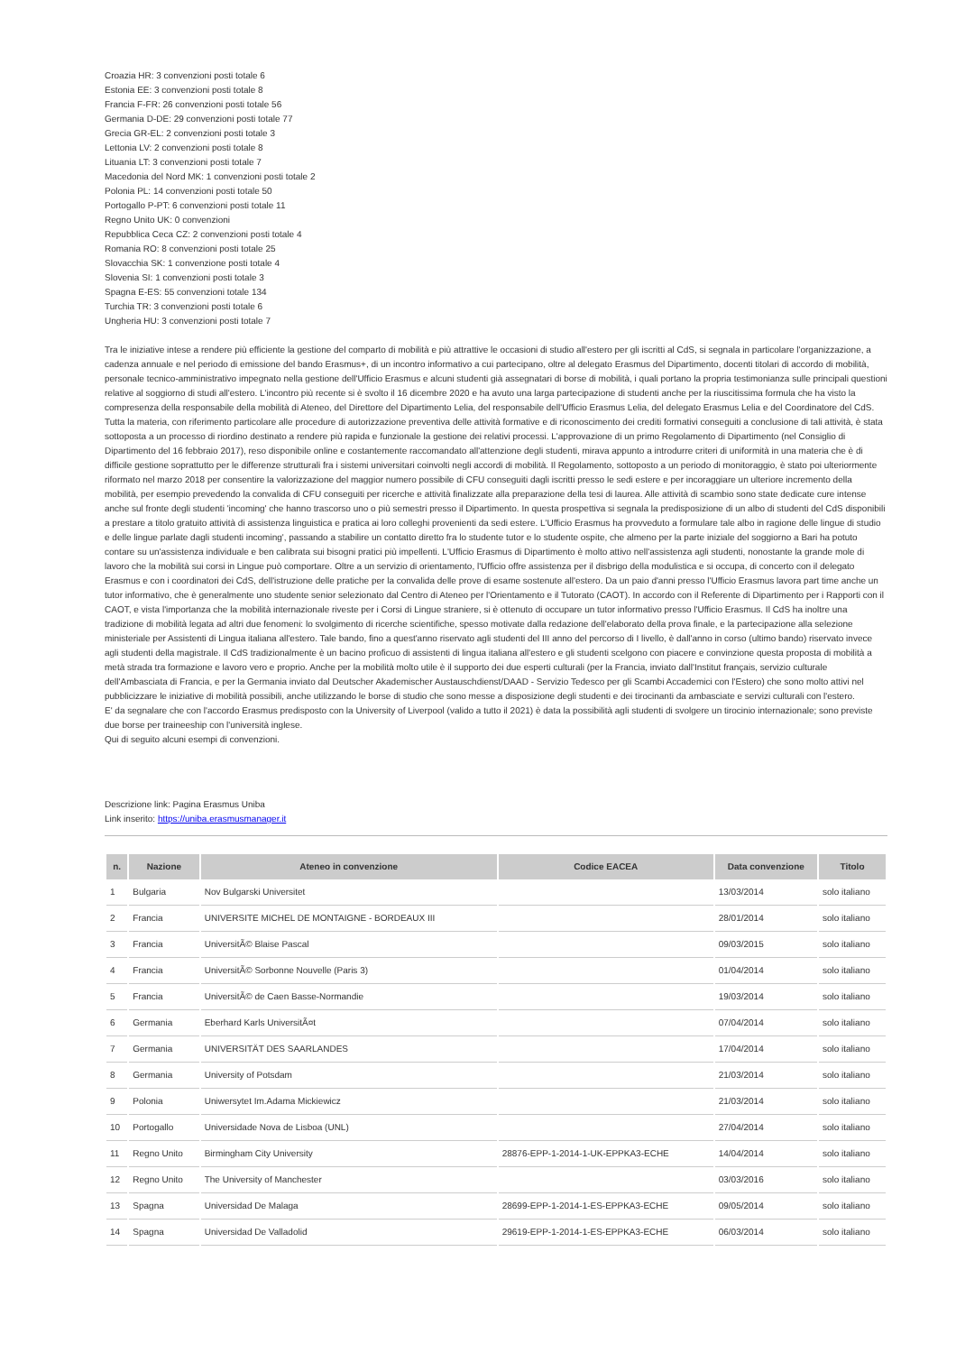Croazia HR: 3 convenzioni posti totale 6
Estonia EE: 3 convenzioni posti totale 8
Francia F-FR: 26 convenzioni posti totale 56
Germania D-DE: 29 convenzioni posti totale 77
Grecia GR-EL: 2 convenzioni posti totale 3
Lettonia LV: 2 convenzioni posti totale 8
Lituania LT: 3 convenzioni posti totale 7
Macedonia del Nord MK: 1 convenzioni posti totale 2
Polonia PL: 14 convenzioni posti totale 50
Portogallo P-PT: 6 convenzioni posti totale 11
Regno Unito UK: 0 convenzioni
Repubblica Ceca CZ: 2 convenzioni posti totale 4
Romania RO: 8 convenzioni posti totale 25
Slovacchia SK: 1 convenzione posti totale 4
Slovenia SI: 1 convenzioni posti totale 3
Spagna E-ES: 55 convenzioni totale 134
Turchia TR: 3 convenzioni posti totale 6
Ungheria HU: 3 convenzioni posti totale 7
Tra le iniziative intese a rendere più efficiente la gestione del comparto di mobilità e più attrattive le occasioni di studio all'estero per gli iscritti al CdS, si segnala in particolare l'organizzazione, a cadenza annuale e nel periodo di emissione del bando Erasmus+, di un incontro informativo a cui partecipano, oltre al delegato Erasmus del Dipartimento, docenti titolari di accordo di mobilità, personale tecnico-amministrativo impegnato nella gestione dell'Ufficio Erasmus e alcuni studenti già assegnatari di borse di mobilità, i quali portano la propria testimonianza sulle principali questioni relative al soggiorno di studi all'estero. L'incontro più recente si è svolto il 16 dicembre 2020 e ha avuto una larga partecipazione di studenti anche per la riuscitissima formula che ha visto la compresenza della responsabile della mobilità di Ateneo, del Direttore del Dipartimento Lelia, del responsabile dell'Ufficio Erasmus Lelia, del delegato Erasmus Lelia e del Coordinatore del CdS.
Tutta la materia, con riferimento particolare alle procedure di autorizzazione preventiva delle attività formative e di riconoscimento dei crediti formativi conseguiti a conclusione di tali attività, è stata sottoposta a un processo di riordino destinato a rendere più rapida e funzionale la gestione dei relativi processi. L'approvazione di un primo Regolamento di Dipartimento (nel Consiglio di Dipartimento del 16 febbraio 2017), reso disponibile online e costantemente raccomandato all'attenzione degli studenti, mirava appunto a introdurre criteri di uniformità in una materia che è di difficile gestione soprattutto per le differenze strutturali fra i sistemi universitari coinvolti negli accordi di mobilità. Il Regolamento, sottoposto a un periodo di monitoraggio, è stato poi ulteriormente riformato nel marzo 2018 per consentire la valorizzazione del maggior numero possibile di CFU conseguiti dagli iscritti presso le sedi estere e per incoraggiare un ulteriore incremento della mobilità, per esempio prevedendo la convalida di CFU conseguiti per ricerche e attività finalizzate alla preparazione della tesi di laurea. Alle attività di scambio sono state dedicate cure intense anche sul fronte degli studenti 'incoming' che hanno trascorso uno o più semestri presso il Dipartimento. In questa prospettiva si segnala la predisposizione di un albo di studenti del CdS disponibili a prestare a titolo gratuito attività di assistenza linguistica e pratica ai loro colleghi provenienti da sedi estere. L'Ufficio Erasmus ha provveduto a formulare tale albo in ragione delle lingue di studio e delle lingue parlate dagli studenti incoming', passando a stabilire un contatto diretto fra lo studente tutor e lo studente ospite, che almeno per la parte iniziale del soggiorno a Bari ha potuto contare su un'assistenza individuale e ben calibrata sui bisogni pratici più impellenti. L'Ufficio Erasmus di Dipartimento è molto attivo nell'assistenza agli studenti, nonostante la grande mole di lavoro che la mobilità sui corsi in Lingue può comportare. Oltre a un servizio di orientamento, l'Ufficio offre assistenza per il disbrigo della modulistica e si occupa, di concerto con il delegato Erasmus e con i coordinatori dei CdS, dell'istruzione delle pratiche per la convalida delle prove di esame sostenute all'estero. Da un paio d'anni presso l'Ufficio Erasmus lavora part time anche un tutor informativo, che è generalmente uno studente senior selezionato dal Centro di Ateneo per l'Orientamento e il Tutorato (CAOT). In accordo con il Referente di Dipartimento per i Rapporti con il CAOT, e vista l'importanza che la mobilità internazionale riveste per i Corsi di Lingue straniere, si è ottenuto di occupare un tutor informativo presso l'Ufficio Erasmus. Il CdS ha inoltre una tradizione di mobilità legata ad altri due fenomeni: lo svolgimento di ricerche scientifiche, spesso motivate dalla redazione dell'elaborato della prova finale, e la partecipazione alla selezione ministeriale per Assistenti di Lingua italiana all'estero. Tale bando, fino a quest'anno riservato agli studenti del III anno del percorso di I livello, è dall'anno in corso (ultimo bando) riservato invece agli studenti della magistrale. Il CdS tradizionalmente è un bacino proficuo di assistenti di lingua italiana all'estero e gli studenti scelgono con piacere e convinzione questa proposta di mobilità a metà strada tra formazione e lavoro vero e proprio. Anche per la mobilità molto utile è il supporto dei due esperti culturali (per la Francia, inviato dall'Institut français, servizio culturale dell'Ambasciata di Francia, e per la Germania inviato dal Deutscher Akademischer Austauschdienst/DAAD - Servizio Tedesco per gli Scambi Accademici con l'Estero) che sono molto attivi nel pubblicizzare le iniziative di mobilità possibili, anche utilizzando le borse di studio che sono messe a disposizione degli studenti e dei tirocinanti da ambasciate e servizi culturali con l'estero.
E' da segnalare che con l'accordo Erasmus predisposto con la University of Liverpool (valido a tutto il 2021) è data la possibilità agli studenti di svolgere un tirocinio internazionale; sono previste due borse per traineeship con l'università inglese.
Qui di seguito alcuni esempi di convenzioni.
Descrizione link: Pagina Erasmus Uniba
Link inserito: https://uniba.erasmusmanager.it
| n. | Nazione | Ateneo in convenzione | Codice EACEA | Data convenzione | Titolo |
| --- | --- | --- | --- | --- | --- |
| 1 | Bulgaria | Nov Bulgarski Universitet | | 13/03/2014 | solo italiano |
| 2 | Francia | UNIVERSITE MICHEL DE MONTAIGNE - BORDEAUX III | | 28/01/2014 | solo italiano |
| 3 | Francia | UniversitÃ© Blaise Pascal | | 09/03/2015 | solo italiano |
| 4 | Francia | UniversitÃ© Sorbonne Nouvelle (Paris 3) | | 01/04/2014 | solo italiano |
| 5 | Francia | UniversitÃ© de Caen Basse-Normandie | | 19/03/2014 | solo italiano |
| 6 | Germania | Eberhard Karls UniversitÃ¤t | | 07/04/2014 | solo italiano |
| 7 | Germania | UNIVERSITÄT DES SAARLANDES | | 17/04/2014 | solo italiano |
| 8 | Germania | University of Potsdam | | 21/03/2014 | solo italiano |
| 9 | Polonia | Uniwersytet Im.Adama Mickiewicz | | 21/03/2014 | solo italiano |
| 10 | Portogallo | Universidade Nova de Lisboa (UNL) | | 27/04/2014 | solo italiano |
| 11 | Regno Unito | Birmingham City University | 28876-EPP-1-2014-1-UK-EPPKA3-ECHE | 14/04/2014 | solo italiano |
| 12 | Regno Unito | The University of Manchester | | 03/03/2016 | solo italiano |
| 13 | Spagna | Universidad De Malaga | 28699-EPP-1-2014-1-ES-EPPKA3-ECHE | 09/05/2014 | solo italiano |
| 14 | Spagna | Universidad De Valladolid | 29619-EPP-1-2014-1-ES-EPPKA3-ECHE | 06/03/2014 | solo italiano |